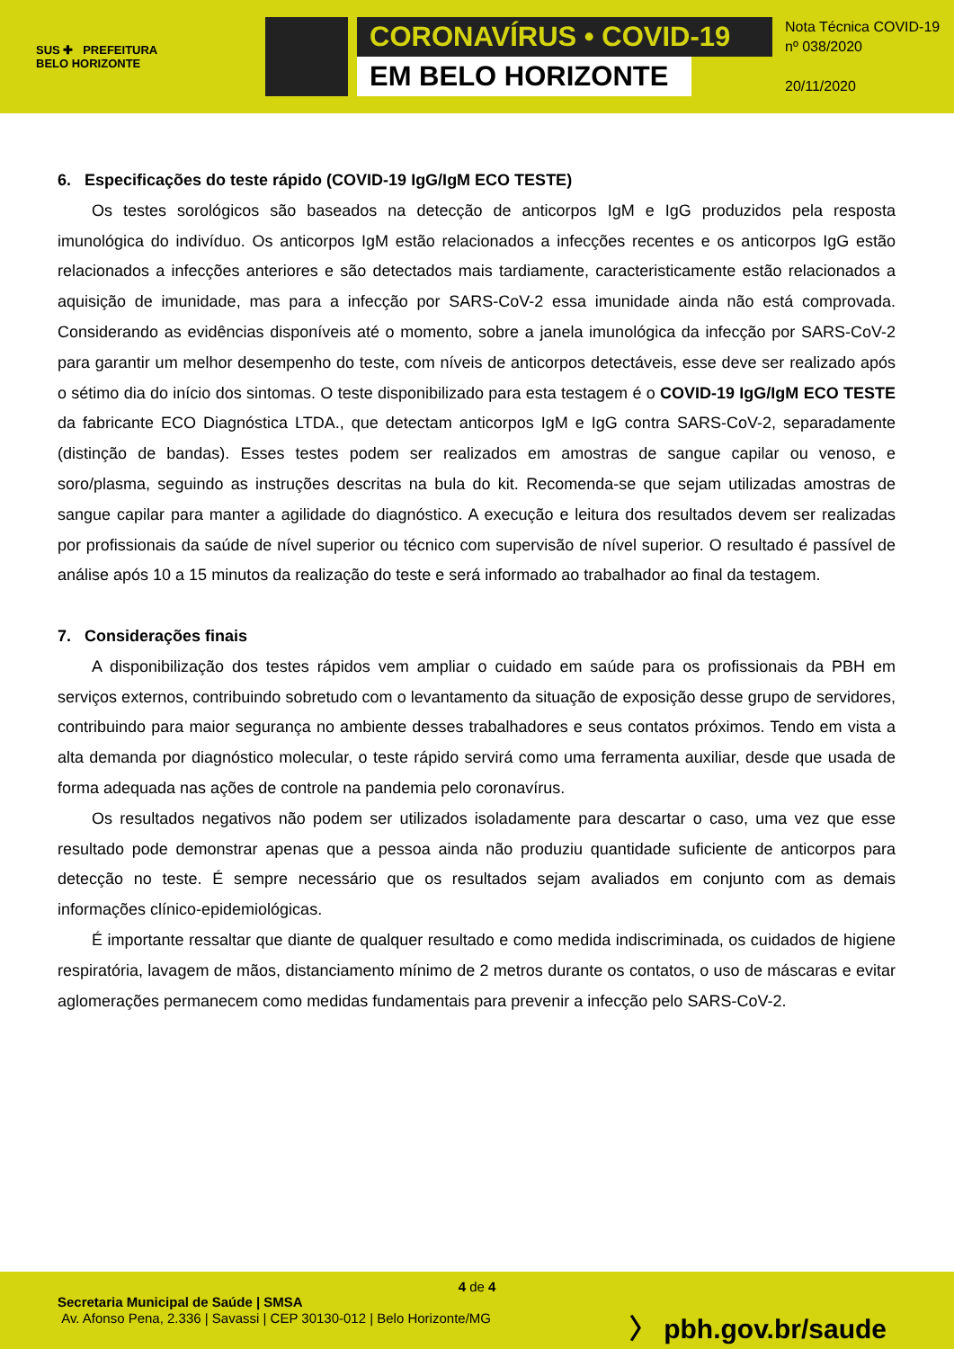SUS ✚ PREFEITURA
BELO HORIZONTE
CORONAVÍRUS • COVID-19
EM BELO HORIZONTE
Nota Técnica COVID-19
nº 038/2020
20/11/2020
6. Especificações do teste rápido (COVID-19 IgG/IgM ECO TESTE)
Os testes sorológicos são baseados na detecção de anticorpos IgM e IgG produzidos pela resposta imunológica do indivíduo. Os anticorpos IgM estão relacionados a infecções recentes e os anticorpos IgG estão relacionados a infecções anteriores e são detectados mais tardiamente, caracteristicamente estão relacionados a aquisição de imunidade, mas para a infecção por SARS-CoV-2 essa imunidade ainda não está comprovada. Considerando as evidências disponíveis até o momento, sobre a janela imunológica da infecção por SARS-CoV-2 para garantir um melhor desempenho do teste, com níveis de anticorpos detectáveis, esse deve ser realizado após o sétimo dia do início dos sintomas. O teste disponibilizado para esta testagem é o COVID-19 IgG/IgM ECO TESTE da fabricante ECO Diagnóstica LTDA., que detectam anticorpos IgM e IgG contra SARS-CoV-2, separadamente (distinção de bandas). Esses testes podem ser realizados em amostras de sangue capilar ou venoso, e soro/plasma, seguindo as instruções descritas na bula do kit. Recomenda-se que sejam utilizadas amostras de sangue capilar para manter a agilidade do diagnóstico. A execução e leitura dos resultados devem ser realizadas por profissionais da saúde de nível superior ou técnico com supervisão de nível superior. O resultado é passível de análise após 10 a 15 minutos da realização do teste e será informado ao trabalhador ao final da testagem.
7. Considerações finais
A disponibilização dos testes rápidos vem ampliar o cuidado em saúde para os profissionais da PBH em serviços externos, contribuindo sobretudo com o levantamento da situação de exposição desse grupo de servidores, contribuindo para maior segurança no ambiente desses trabalhadores e seus contatos próximos. Tendo em vista a alta demanda por diagnóstico molecular, o teste rápido servirá como uma ferramenta auxiliar, desde que usada de forma adequada nas ações de controle na pandemia pelo coronavírus.
Os resultados negativos não podem ser utilizados isoladamente para descartar o caso, uma vez que esse resultado pode demonstrar apenas que a pessoa ainda não produziu quantidade suficiente de anticorpos para detecção no teste. É sempre necessário que os resultados sejam avaliados em conjunto com as demais informações clínico-epidemiológicas.
É importante ressaltar que diante de qualquer resultado e como medida indiscriminada, os cuidados de higiene respiratória, lavagem de mãos, distanciamento mínimo de 2 metros durante os contatos, o uso de máscaras e evitar aglomerações permanecem como medidas fundamentais para prevenir a infecção pelo SARS-CoV-2.
4 de 4
Secretaria Municipal de Saúde | SMSA
Av. Afonso Pena, 2.336 | Savassi | CEP 30130-012 | Belo Horizonte/MG
〉 pbh.gov.br/saude